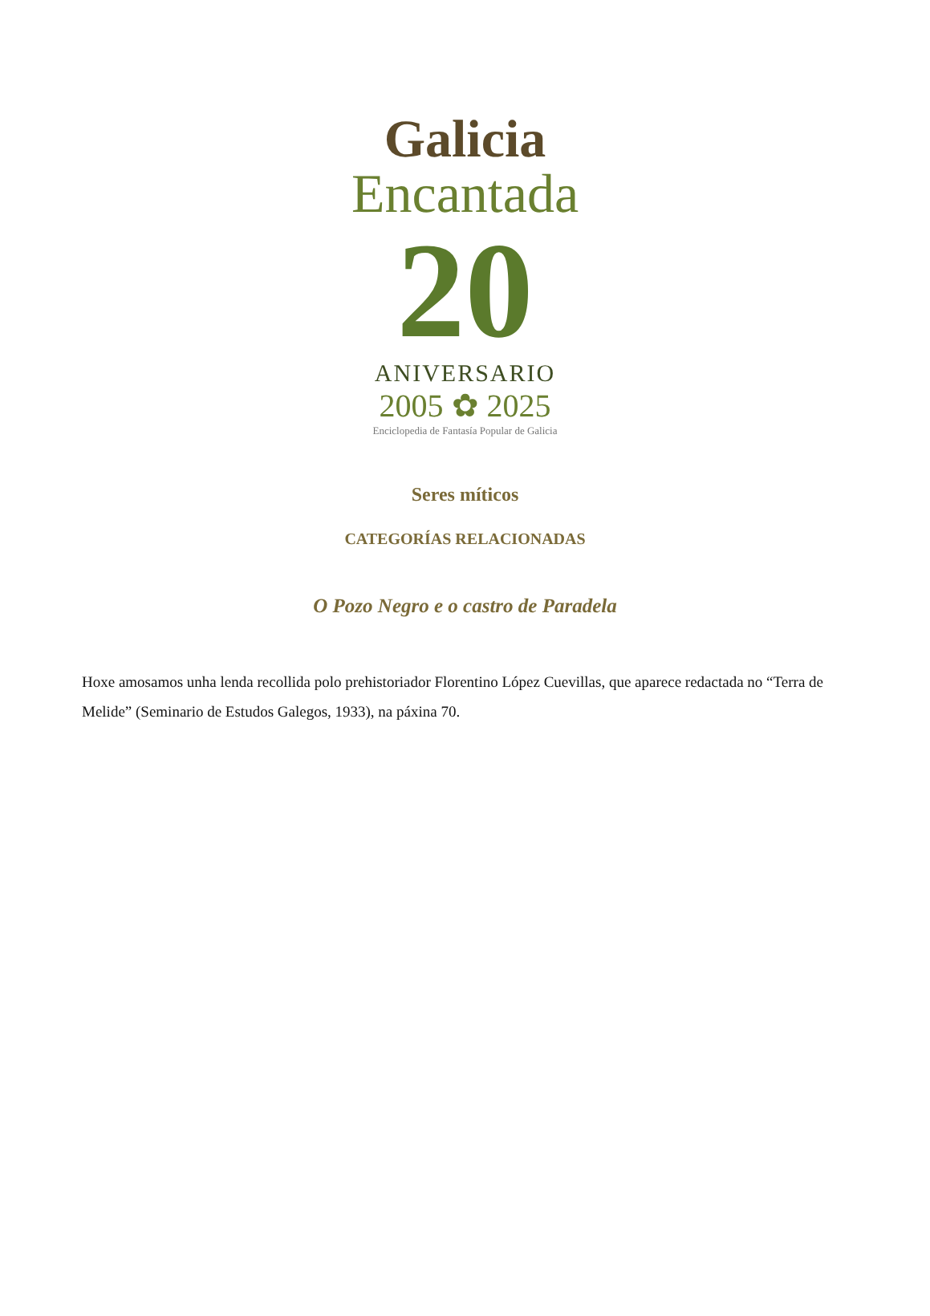Galicia
Encantada
20
ANIVERSARIO
2005 ✿ 2025
Enciclopedia de Fantasía Popular de Galicia
Seres míticos
CATEGORÍAS RELACIONADAS
O Pozo Negro e o castro de Paradela
Hoxe amosamos unha lenda recollida polo prehistoriador Florentino López Cuevillas, que aparece redactada no “Terra de Melide” (Seminario de Estudos Galegos, 1933), na páxina 70.